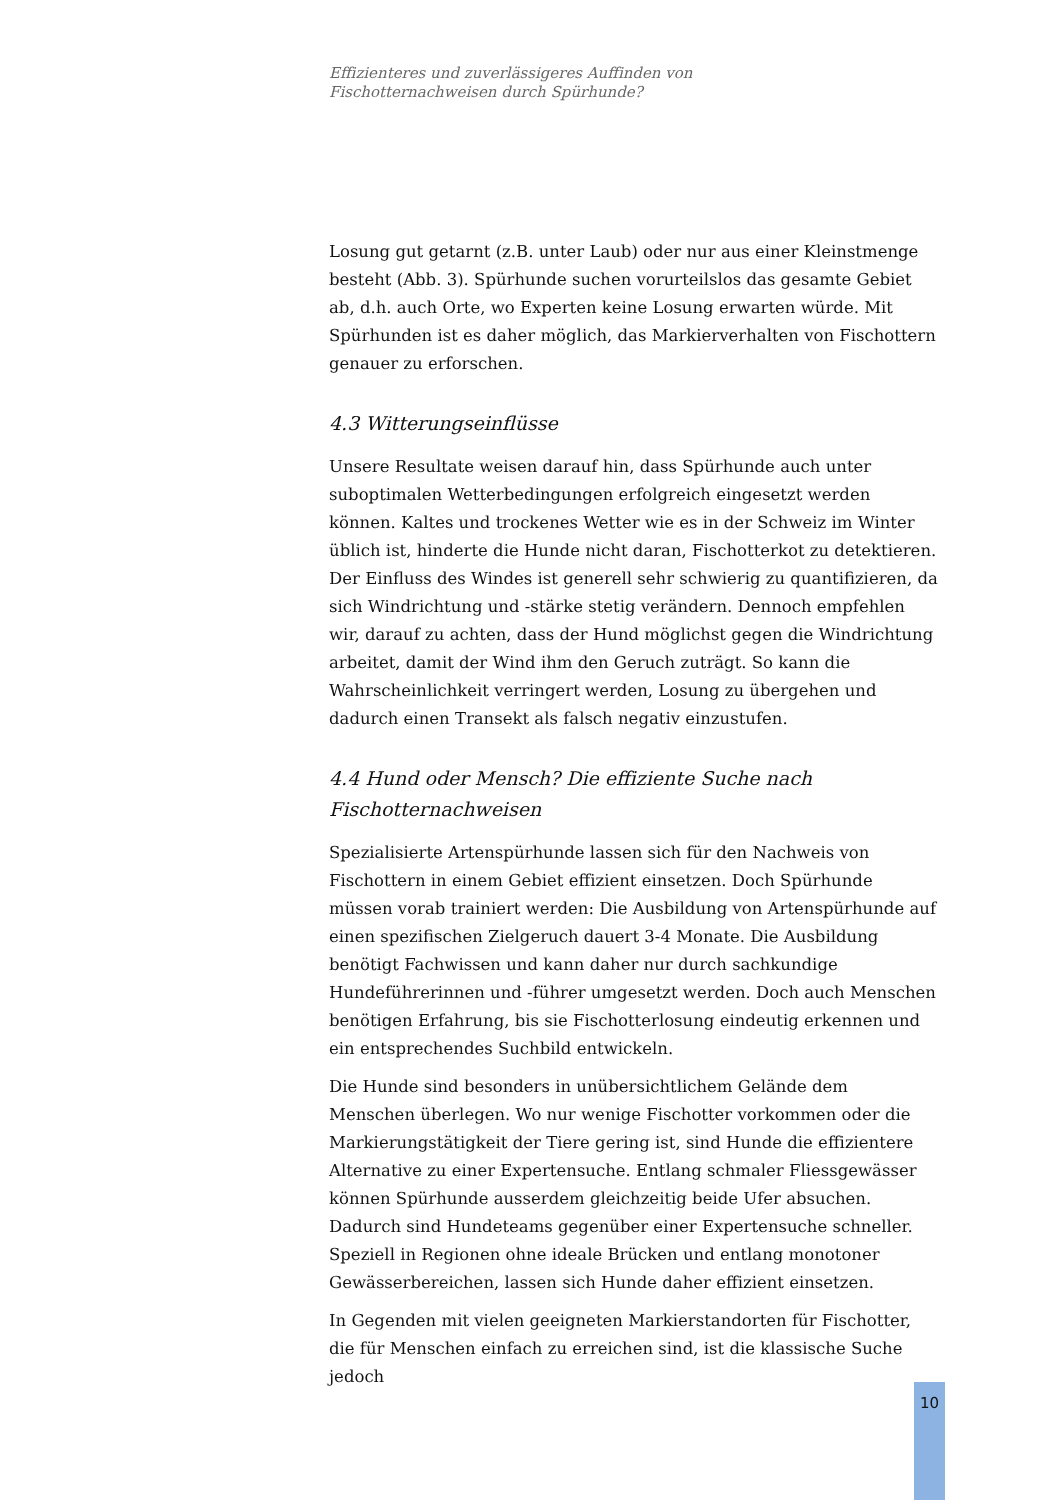Effizienteres und zuverlässigeres Auffinden von
Fischotternachweisen durch Spürhunde?
Losung gut getarnt (z.B. unter Laub) oder nur aus einer Kleinstmenge besteht (Abb. 3). Spürhunde suchen vorurteilslos das gesamte Gebiet ab, d.h. auch Orte, wo Experten keine Losung erwarten würde. Mit Spürhunden ist es daher möglich, das Markierverhalten von Fischottern genauer zu erforschen.
4.3 Witterungseinflüsse
Unsere Resultate weisen darauf hin, dass Spürhunde auch unter suboptimalen Wetterbedingungen erfolgreich eingesetzt werden können. Kaltes und trockenes Wetter wie es in der Schweiz im Winter üblich ist, hinderte die Hunde nicht daran, Fischotterkot zu detektieren. Der Einfluss des Windes ist generell sehr schwierig zu quantifizieren, da sich Windrichtung und -stärke stetig verändern. Dennoch empfehlen wir, darauf zu achten, dass der Hund möglichst gegen die Windrichtung arbeitet, damit der Wind ihm den Geruch zuträgt. So kann die Wahrscheinlichkeit verringert werden, Losung zu übergehen und dadurch einen Transekt als falsch negativ einzustufen.
4.4 Hund oder Mensch? Die effiziente Suche nach Fischotternachweisen
Spezialisierte Artenspürhunde lassen sich für den Nachweis von Fischottern in einem Gebiet effizient einsetzen. Doch Spürhunde müssen vorab trainiert werden: Die Ausbildung von Artenspürhunde auf einen spezifischen Zielgeruch dauert 3-4 Monate. Die Ausbildung benötigt Fachwissen und kann daher nur durch sachkundige Hundeführerinnen und -führer umgesetzt werden. Doch auch Menschen benötigen Erfahrung, bis sie Fischotterlosung eindeutig erkennen und ein entsprechendes Suchbild entwickeln.
Die Hunde sind besonders in unübersichtlichem Gelände dem Menschen überlegen. Wo nur wenige Fischotter vorkommen oder die Markierungstätigkeit der Tiere gering ist, sind Hunde die effizientere Alternative zu einer Expertensuche. Entlang schmaler Fliessgewässer können Spürhunde ausserdem gleichzeitig beide Ufer absuchen. Dadurch sind Hundeteams gegenüber einer Expertensuche schneller. Speziell in Regionen ohne ideale Brücken und entlang monotoner Gewässerbereichen, lassen sich Hunde daher effizient einsetzen.
In Gegenden mit vielen geeigneten Markierstandorten für Fischotter, die für Menschen einfach zu erreichen sind, ist die klassische Suche jedoch
10